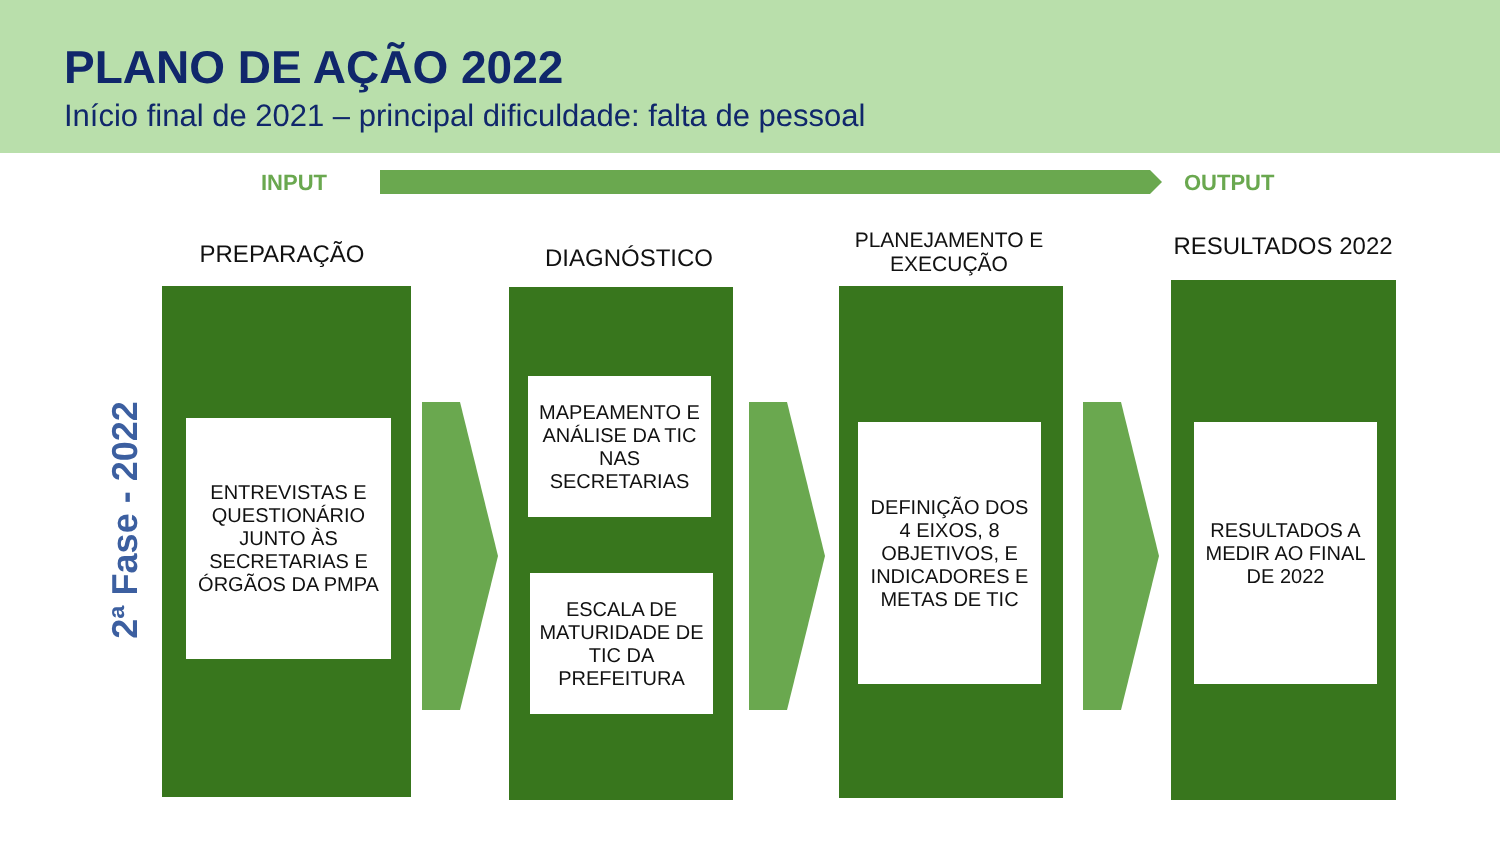PLANO DE AÇÃO 2022
Início final de 2021 – principal dificuldade: falta de pessoal
INPUT OUTPUT
2ª Fase - 2022
PREPARAÇÃO
ENTREVISTAS E QUESTIONÁRIO JUNTO ÀS SECRETARIAS E ÓRGÃOS DA PMPA
DIAGNÓSTICO
MAPEAMENTO E ANÁLISE DA TIC NAS SECRETARIAS
ESCALA DE MATURIDADE DE TIC DA PREFEITURA
PLANEJAMENTO E EXECUÇÃO
DEFINIÇÃO DOS 4 EIXOS, 8 OBJETIVOS, E INDICADORES E METAS DE TIC
RESULTADOS 2022
RESULTADOS A MEDIR AO FINAL DE 2022